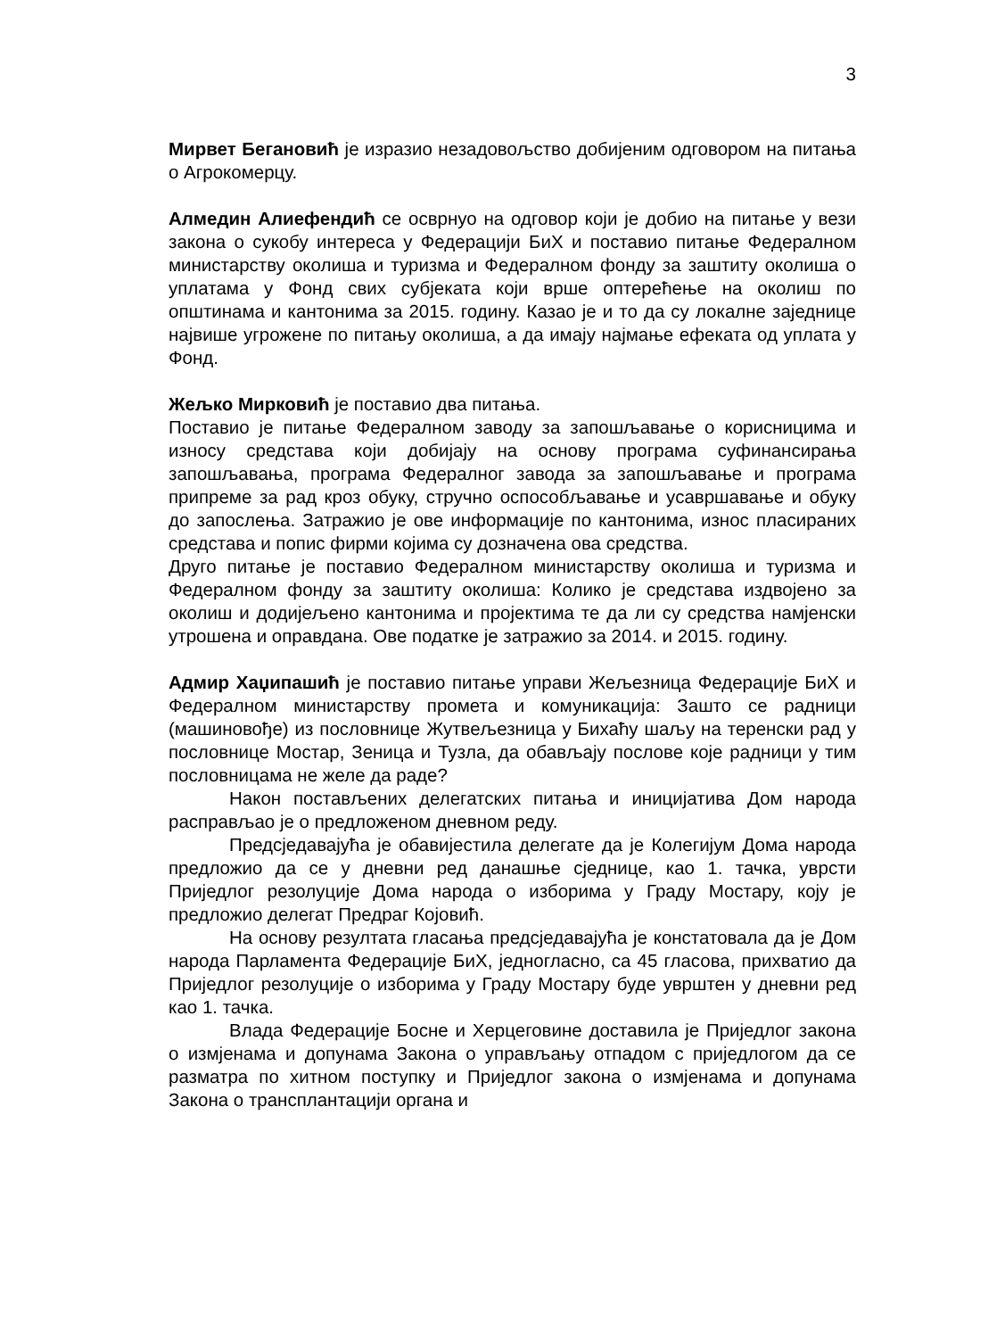3
Мирвет Бегановић је изразио незадовољство добијеним одговором на питања о Агрокомерцу.
Алмедин Алиефендић се осврнуо на одговор који је добио на питање у вези закона о сукобу интереса у Федерацији БиХ и поставио питање Федералном министарству околиша и туризма и Федералном фонду за заштиту околиша о уплатама у Фонд свих субјеката који врше оптерећење на околиш по општинама и кантонима за 2015. годину. Казао је и то да су локалне заједнице највише угрожене по питању околиша, а да имају најмање ефеката од уплата у Фонд.
Жељко Мирковић је поставио два питања.
Поставио је питање Федералном заводу за запошљавање о корисницима и износу средстава који добијају на основу програма суфинансирања запошљавања, програма Федералног завода за запошљавање и програма припреме за рад кроз обуку, стручно оспособљавање и усавршавање и обуку до запослења. Затражио је ове информације по кантонима, износ пласираних средстава и попис фирми којима су дозначена ова средства.
Друго питање је поставио Федералном министарству околиша и туризма и Федералном фонду за заштиту околиша: Колико је средстава издвојено за околиш и додијељено кантонима и пројектима те да ли су средства намјенски утрошена и оправдана. Ове податке је затражио за 2014. и 2015. годину.
Адмир Хаџипашић је поставио питање управи Жељезница Федерације БиХ и Федералном министарству промета и комуникација: Зашто се радници (машиновође) из пословнице Жутвељезница у Бихаћу шаљу на теренски рад у пословнице Мостар, Зеница и Тузла, да обављају послове које радници у тим пословницама не желе да раде?
Након постављених делегатских питања и иницијатива Дом народа расправљао је о предложеном дневном реду.
Предсједавајућа је обавијестила делегате да је Колегијум Дома народа предложио да се у дневни ред данашње сједнице, као 1. тачка, уврсти Приједлог резолуције Дома народа о изборима у Граду Мостару, коју је предложио делегат Предраг Којовић.
На основу резултата гласања предсједавајућа је констатовала да је Дом народа Парламента Федерације БиХ, једногласно, са 45 гласова, прихватио да Приједлог резолуције о изборима у Граду Мостару буде уврштен у дневни ред као 1. тачка.
Влада Федерације Босне и Херцеговине доставила је Приједлог закона о измјенама и допунама Закона о управљању отпадом с приједлогом да се разматра по хитном поступку и Приједлог закона о измјенама и допунама Закона о трансплантацији органа и